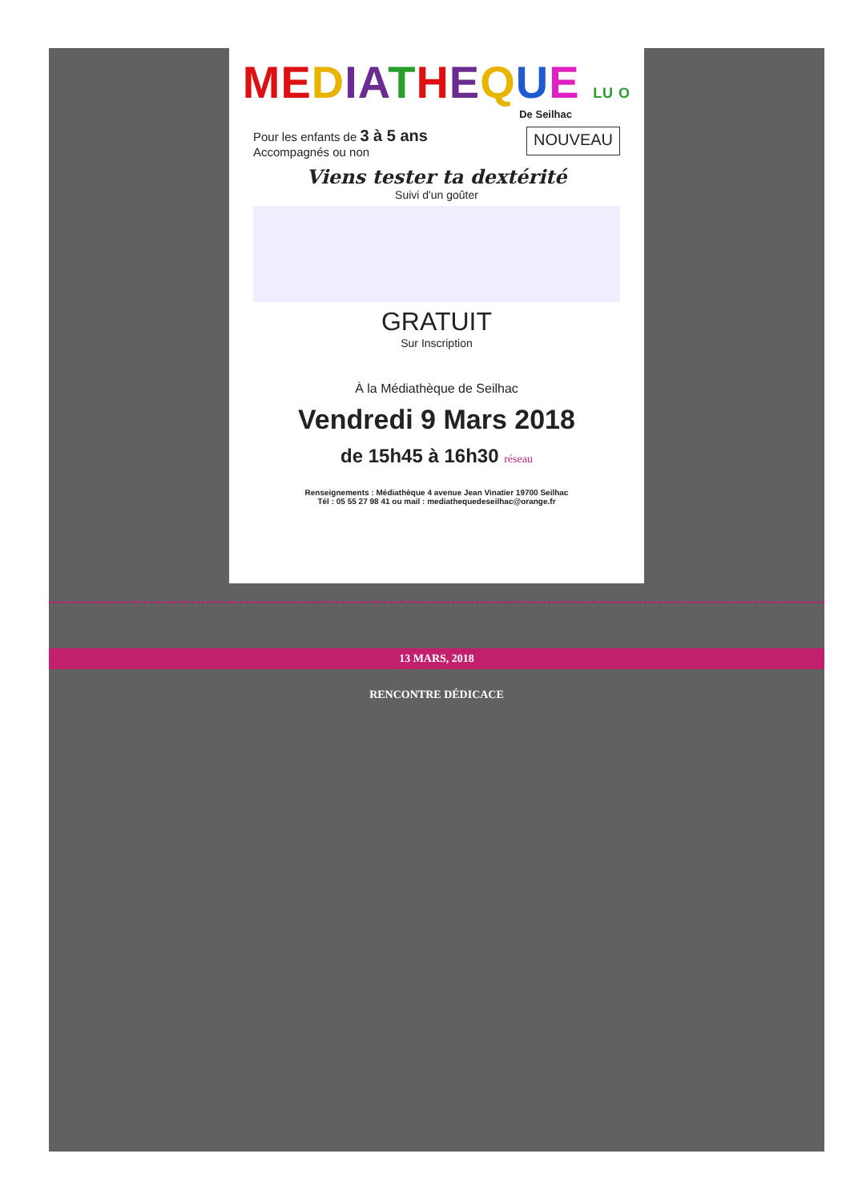ME DIA THEQUE LU O
De Seilhac
Pour les enfants de 3 à 5 ans
Accompagnés ou non
NOUVEAU
Viens tester ta dextérité
Suivi d'un goûter
GRATUIT
Sur Inscription
À la Médiathèque de Seilhac
Vendredi 9 Mars 2018
de 15h45 à 16h30 réseau
Renseignements : Médiathèque 4 avenue Jean Vinatier 19700 Seilhac
Tél : 05 55 27 98 41 ou mail : mediathequedeseilhac@orange.fr
13 MARS, 2018
RENCONTRE DÉDICACE